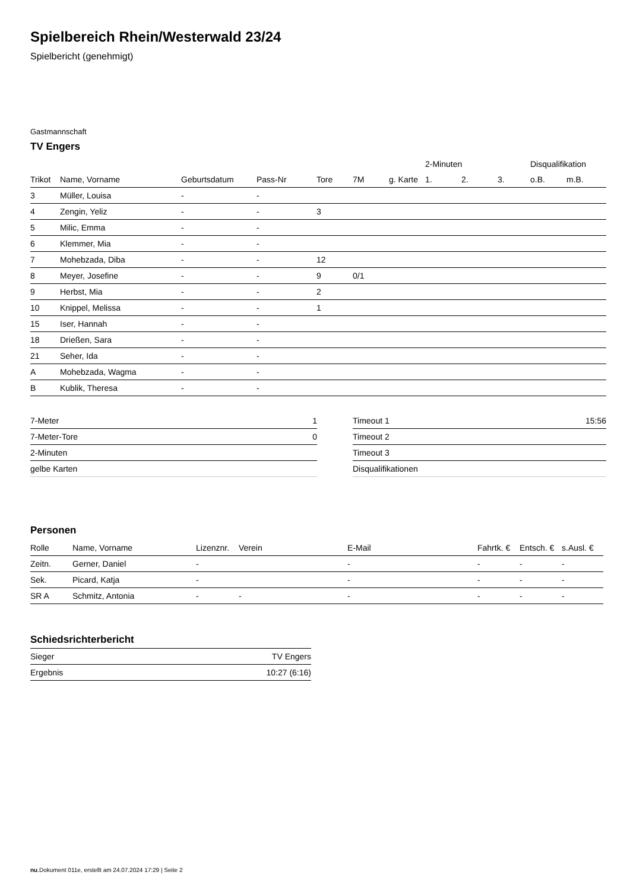Spielbereich Rhein/Westerwald 23/24
Spielbericht (genehmigt)
Gastmannschaft
TV Engers
| | | | | | | | 2-Minuten | | | Disqualifikation | |
| --- | --- | --- | --- | --- | --- | --- | --- | --- | --- | --- | --- |
| Trikot | Name, Vorname | Geburtsdatum | Pass-Nr | Tore | 7M | g. Karte | 1. | 2. | 3. | o.B. | m.B. |
| 3 | Müller, Louisa | - | - | | | | | | | | |
| 4 | Zengin, Yeliz | - | - | 3 | | | | | | | |
| 5 | Milic, Emma | - | - | | | | | | | | |
| 6 | Klemmer, Mia | - | - | | | | | | | | |
| 7 | Mohebzada, Diba | - | - | 12 | | | | | | | |
| 8 | Meyer, Josefine | - | - | 9 | 0/1 | | | | | | |
| 9 | Herbst, Mia | - | - | 2 | | | | | | | |
| 10 | Knippel, Melissa | - | - | 1 | | | | | | | |
| 15 | Iser, Hannah | - | - | | | | | | | | |
| 18 | Drießen, Sara | - | - | | | | | | | | |
| 21 | Seher, Ida | - | - | | | | | | | | |
| A | Mohebzada, Wagma | - | - | | | | | | | | |
| B | Kublik, Theresa | - | - | | | | | | | | |
| 7-Meter | 1 |
| 7-Meter-Tore | 0 |
| 2-Minuten | |
| gelbe Karten | |
| Timeout 1 | 15:56 |
| Timeout 2 | |
| Timeout 3 | |
| Disqualifikationen | |
Personen
| Rolle | Name, Vorname | Lizenznr. | Verein | E-Mail | Fahrtk. € | Entsch. € | s.Ausl. € |
| --- | --- | --- | --- | --- | --- | --- | --- |
| Zeitn. | Gerner, Daniel | - | | - | - | - | - |
| Sek. | Picard, Katja | - | | - | - | - | - |
| SR A | Schmitz, Antonia | - | - | - | - | - | - |
Schiedsrichterbericht
| Sieger | TV Engers |
| Ergebnis | 10:27 (6:16) |
nu.Dokument 011e, erstellt am 24.07.2024 17:29 | Seite 2